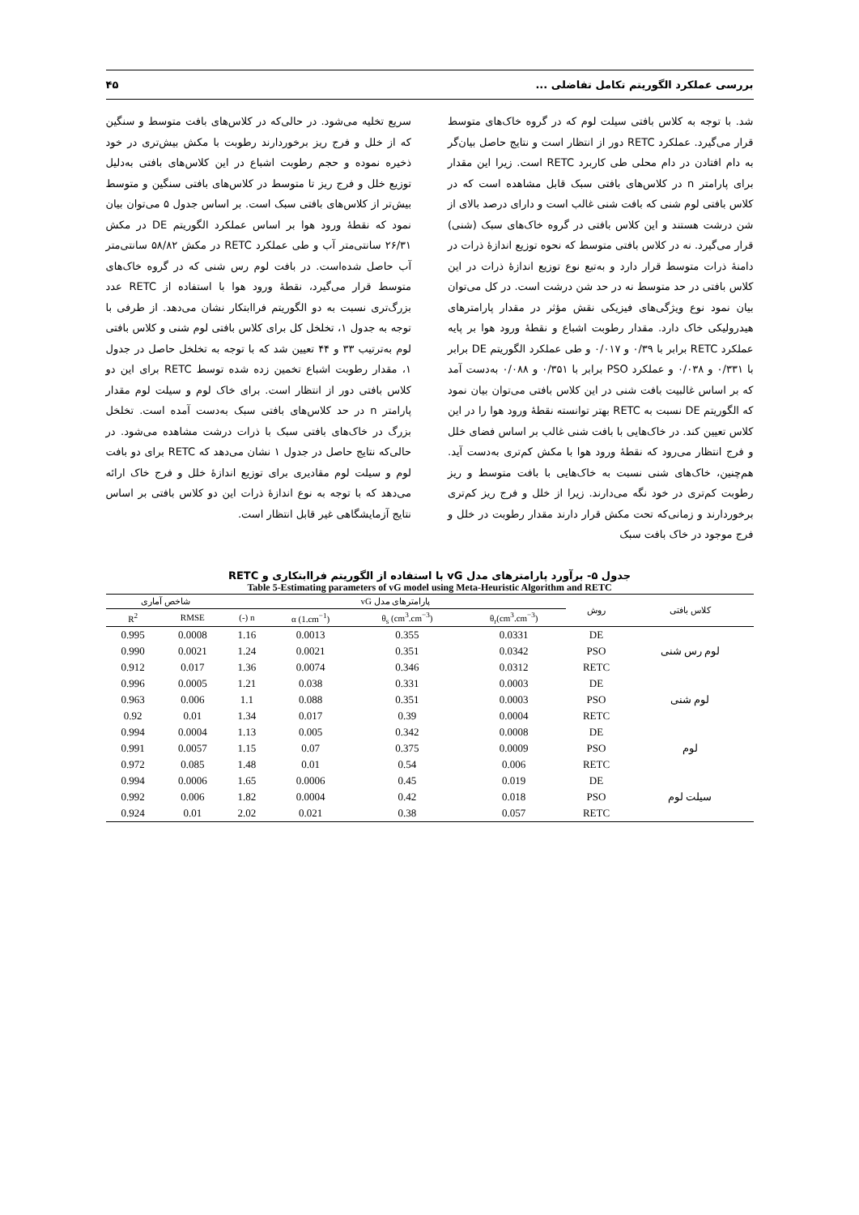بررسی عملکرد الگوریتم تکامل تفاضلی ... ۴۵
شد. با توجه به کلاس بافتی سیلت لوم که در گروه خاک‌های متوسط قرار می‌گیرد. عملکرد RETC دور از انتظار است و نتایج حاصل بیان‌گر به دام افتادن در دام محلی طی کاربرد RETC است. زیرا این مقدار برای پارامتر n در کلاس‌های بافتی سبک قابل مشاهده است که در کلاس بافتی لوم شنی که بافت شنی غالب است و دارای درصد بالای از شن درشت هستند و این کلاس بافتی در گروه خاک‌های سبک (شنی) قرار می‌گیرد. نه در کلاس بافتی متوسط که نحوه توزیع اندازهٔ ذرات در دامنهٔ ذرات متوسط قرار دارد و به‌تبع نوع توزیع اندازهٔ ذرات در این کلاس بافتی در حد متوسط نه در حد شن درشت است. در کل می‌توان بیان نمود نوع ویژگی‌های فیزیکی نقش مؤثر در مقدار پارامترهای هیدرولیکی خاک دارد. مقدار رطوبت اشباع و نقطهٔ ورود هوا بر پایه عملکرد RETC برابر با ۰/۳۹ و ۰/۰۱۷ و طی عملکرد الگوریتم DE برابر با ۰/۳۳۱ و ۰/۰۳۸ و عملکرد PSO برابر با ۰/۳۵۱ و ۰/۰۸۸ به‌دست آمد که بر اساس غالبیت بافت شنی در این کلاس بافتی می‌توان بیان نمود که الگوریتم DE نسبت به RETC بهتر توانسته نقطهٔ ورود هوا را در این کلاس تعیین کند. در خاک‌هایی با بافت شنی غالب بر اساس فضای خلل و فرج انتظار می‌رود که نقطهٔ ورود هوا با مکش کم‌تری به‌دست آید. هم‌چنین، خاک‌های شنی نسبت به خاک‌هایی با بافت متوسط و ریز رطوبت کم‌تری در خود نگه می‌دارند. زیرا از خلل و فرج ریز کم‌تری برخوردارند و زمانی‌که تحت مکش قرار دارند مقدار رطوبت در خلل و فرج موجود در خاک بافت سبک
سریع تخلیه می‌شود. در حالی‌که در کلاس‌های بافت متوسط و سنگین که از خلل و فرج ریز برخوردارند رطوبت با مکش بیش‌تری در خود ذخیره نموده و حجم رطوبت اشباع در این کلاس‌های بافتی به‌دلیل توزیع خلل و فرج ریز تا متوسط در کلاس‌های بافتی سنگین و متوسط بیش‌تر از کلاس‌های بافتی سبک است. بر اساس جدول ۵ می‌توان بیان نمود که نقطهٔ ورود هوا بر اساس عملکرد الگوریتم DE در مکش ۲۶/۳۱ سانتی‌متر آب و طی عملکرد RETC در مکش ۵۸/۸۲ سانتی‌متر آب حاصل شده‌است. در بافت لوم رس شنی که در گروه خاک‌های متوسط قرار می‌گیرد، نقطهٔ ورود هوا با استفاده از RETC عدد بزرگ‌تری نسبت به دو الگوریتم فراابتکار نشان می‌دهد. از طرفی با توجه به جدول ۱، تخلخل کل برای کلاس بافتی لوم شنی و کلاس بافتی لوم به‌ترتیب ۳۳ و ۴۴ تعیین شد که با توجه به تخلخل حاصل در جدول ۱، مقدار رطوبت اشباع تخمین زده شده توسط RETC برای این دو کلاس بافتی دور از انتظار است. برای خاک لوم و سیلت لوم مقدار پارامتر n در حد کلاس‌های بافتی سبک به‌دست آمده است. تخلخل بزرگ در خاک‌های بافتی سبک با ذرات درشت مشاهده می‌شود. در حالی‌که نتایج حاصل در جدول ۱ نشان می‌دهد که RETC برای دو بافت لوم و سیلت لوم مقادیری برای توزیع اندازهٔ خلل و فرج خاک ارائه می‌دهد که با توجه به نوع اندازهٔ ذرات این دو کلاس بافتی بر اساس نتایج آزمایشگاهی غیر قابل انتظار است.
جدول ۵- برآورد پارامترهای مدل vG با استفاده از الگوریتم فراابتکاری و RETC
Table 5-Estimating parameters of vG model using Meta-Heuristic Algorithm and RETC
| کلاس بافتی | روش | پارامترهای مدل vG | | | | شاخص آماری | |
| --- | --- | --- | --- | --- | --- | --- | --- |
| | | θ<sub>r</sub>(cm<sup>3</sup>.cm<sup>−3</sup>) | θ<sub>s</sub> (cm<sup>3</sup>.cm<sup>−3</sup>) | α (1.cm<sup>−1</sup>) | n (-) | RMSE | R<sup>2</sup> |
| لوم رس شنی | DE | 0.0331 | 0.355 | 0.0013 | 1.16 | 0.0008 | 0.995 |
| | PSO | 0.0342 | 0.351 | 0.0021 | 1.24 | 0.0021 | 0.990 |
| | RETC | 0.0312 | 0.346 | 0.0074 | 1.36 | 0.017 | 0.912 |
| لوم شنی | DE | 0.0003 | 0.331 | 0.038 | 1.21 | 0.0005 | 0.996 |
| | PSO | 0.0003 | 0.351 | 0.088 | 1.1 | 0.006 | 0.963 |
| | RETC | 0.0004 | 0.39 | 0.017 | 1.34 | 0.01 | 0.92 |
| لوم | DE | 0.0008 | 0.342 | 0.005 | 1.13 | 0.0004 | 0.994 |
| | PSO | 0.0009 | 0.375 | 0.07 | 1.15 | 0.0057 | 0.991 |
| | RETC | 0.006 | 0.54 | 0.01 | 1.48 | 0.085 | 0.972 |
| سیلت لوم | DE | 0.019 | 0.45 | 0.0006 | 1.65 | 0.0006 | 0.994 |
| | PSO | 0.018 | 0.42 | 0.0004 | 1.82 | 0.006 | 0.992 |
| | RETC | 0.057 | 0.38 | 0.021 | 2.02 | 0.01 | 0.924 |